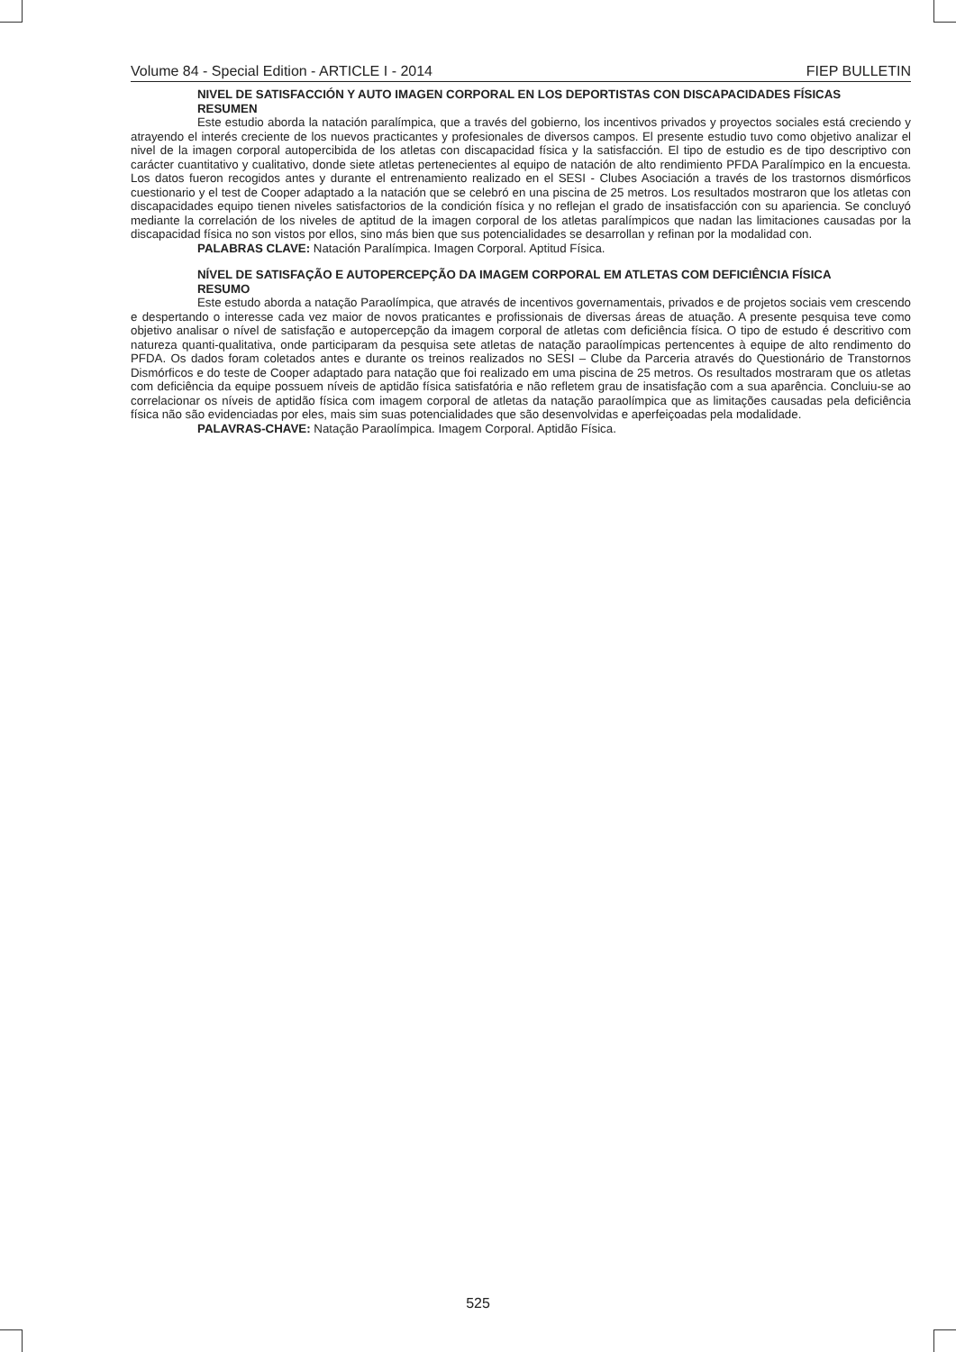Volume 84 - Special Edition - ARTICLE I - 2014 FIEP BULLETIN
NIVEL DE SATISFACCIÓN Y AUTO IMAGEN CORPORAL EN LOS DEPORTISTAS CON DISCAPACIDADES FÍSICAS
RESUMEN
Este estudio aborda la natación paralímpica, que a través del gobierno, los incentivos privados y proyectos sociales está creciendo y atrayendo el interés creciente de los nuevos practicantes y profesionales de diversos campos. El presente estudio tuvo como objetivo analizar el nivel de la imagen corporal autopercibida de los atletas con discapacidad física y la satisfacción. El tipo de estudio es de tipo descriptivo con carácter cuantitativo y cualitativo, donde siete atletas pertenecientes al equipo de natación de alto rendimiento PFDA Paralímpico en la encuesta. Los datos fueron recogidos antes y durante el entrenamiento realizado en el SESI - Clubes Asociación a través de los trastornos dismórficos cuestionario y el test de Cooper adaptado a la natación que se celebró en una piscina de 25 metros. Los resultados mostraron que los atletas con discapacidades equipo tienen niveles satisfactorios de la condición física y no reflejan el grado de insatisfacción con su apariencia. Se concluyó mediante la correlación de los niveles de aptitud de la imagen corporal de los atletas paralímpicos que nadan las limitaciones causadas por la discapacidad física no son vistos por ellos, sino más bien que sus potencialidades se desarrollan y refinan por la modalidad con.
PALABRAS CLAVE: Natación Paralímpica. Imagen Corporal. Aptitud Física.
NÍVEL DE SATISFAÇÃO E AUTOPERCEPÇÃO DA IMAGEM CORPORAL EM ATLETAS COM DEFICIÊNCIA FÍSICA
RESUMO
Este estudo aborda a natação Paraolímpica, que através de incentivos governamentais, privados e de projetos sociais vem crescendo e despertando o interesse cada vez maior de novos praticantes e profissionais de diversas áreas de atuação. A presente pesquisa teve como objetivo analisar o nível de satisfação e autopercepção da imagem corporal de atletas com deficiência física. O tipo de estudo é descritivo com natureza quanti-qualitativa, onde participaram da pesquisa sete atletas de natação paraolímpicas pertencentes à equipe de alto rendimento do PFDA. Os dados foram coletados antes e durante os treinos realizados no SESI – Clube da Parceria através do Questionário de Transtornos Dismórficos e do teste de Cooper adaptado para natação que foi realizado em uma piscina de 25 metros. Os resultados mostraram que os atletas com deficiência da equipe possuem níveis de aptidão física satisfatória e não refletem grau de insatisfação com a sua aparência. Concluiu-se ao correlacionar os níveis de aptidão física com imagem corporal de atletas da natação paraolímpica que as limitações causadas pela deficiência física não são evidenciadas por eles, mais sim suas potencialidades que são desenvolvidas e aperfeiçoadas pela modalidade.
PALAVRAS-CHAVE: Natação Paraolímpica. Imagem Corporal. Aptidão Física.
525